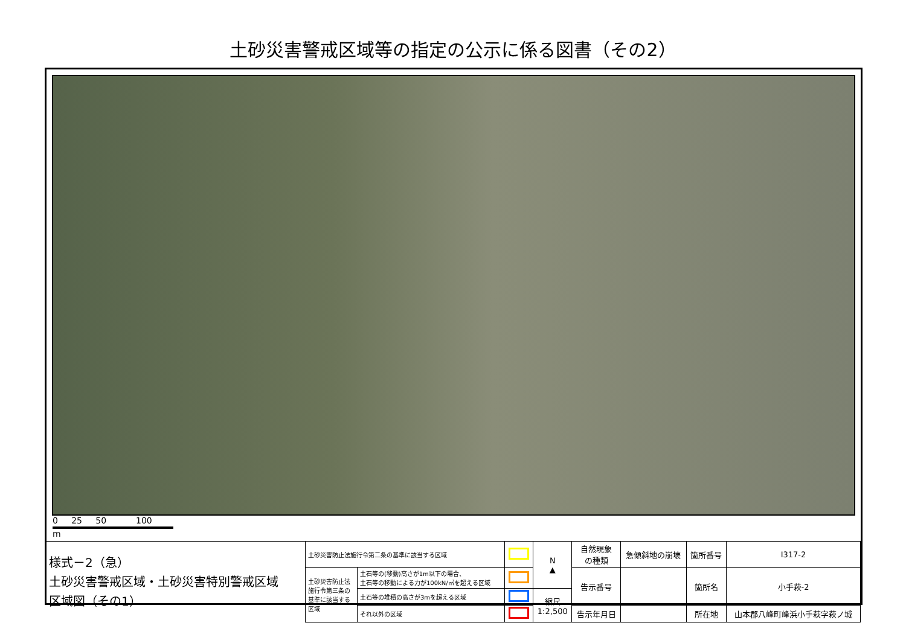土砂災害警戒区域等の指定の公示に係る図書（その2）
0 25 50 100
m
| 様式－2（急） 土砂災害警戒区域・土砂災害特別警戒区域 区域図（その1） | 土砂災害防止法施行令第二条の基準に該当する区域 | | | N ▲ | 自然現象 の種類 | 急傾斜地の崩壊 | 箇所番号 | Ⅰ317-2 |
| | 土砂災害防止法 施行令第三条の 基準に該当する 区域 | 土石等の(移動)高さが1m以下の場合、 土石等の移動による力が100kN/㎡を超える区域 | | | 告示番号 | | 箇所名 | 小手萩-2 |
| | | 土石等の堆積の高さが3mを超える区域 | | 縮尺 1:2,500 | | | | |
| | | それ以外の区域 | | | 告示年月日 | | 所在地 | 山本郡八峰町峰浜小手萩字萩ノ城 |